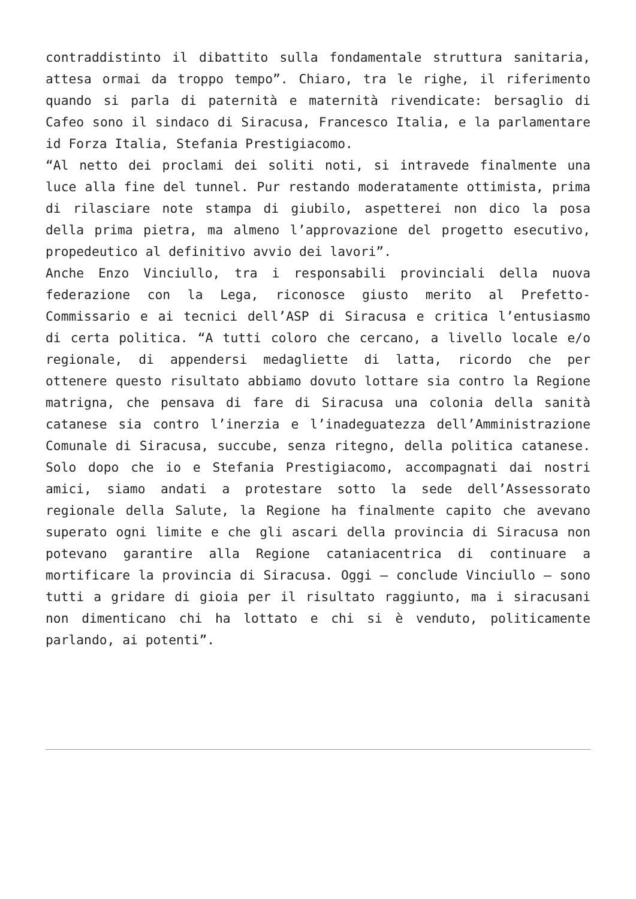contraddistinto il dibattito sulla fondamentale struttura sanitaria, attesa ormai da troppo tempo”. Chiaro, tra le righe, il riferimento quando si parla di paternità e maternità rivendicate: bersaglio di Cafeo sono il sindaco di Siracusa, Francesco Italia, e la parlamentare id Forza Italia, Stefania Prestigiacomo.
“Al netto dei proclami dei soliti noti, si intravede finalmente una luce alla fine del tunnel. Pur restando moderatamente ottimista, prima di rilasciare note stampa di giubilo, aspetterei non dico la posa della prima pietra, ma almeno l’approvazione del progetto esecutivo, propedeutico al definitivo avvio dei lavori”.
Anche Enzo Vinciullo, tra i responsabili provinciali della nuova federazione con la Lega, riconosce giusto merito al Prefetto-Commissario e ai tecnici dell’ASP di Siracusa e critica l’entusiasmo di certa politica. “A tutti coloro che cercano, a livello locale e/o regionale, di appendersi medagliette di latta, ricordo che per ottenere questo risultato abbiamo dovuto lottare sia contro la Regione matrigna, che pensava di fare di Siracusa una colonia della sanità catanese sia contro l’inerzia e l’inadeguatezza dell’Amministrazione Comunale di Siracusa, succube, senza ritegno, della politica catanese. Solo dopo che io e Stefania Prestigiacomo, accompagnati dai nostri amici, siamo andati a protestare sotto la sede dell’Assessorato regionale della Salute, la Regione ha finalmente capito che avevano superato ogni limite e che gli ascari della provincia di Siracusa non potevano garantire alla Regione cataniacentrica di continuare a mortificare la provincia di Siracusa. Oggi – conclude Vinciullo – sono tutti a gridare di gioia per il risultato raggiunto, ma i siracusani non dimenticano chi ha lottato e chi si è venduto, politicamente parlando, ai potenti”.